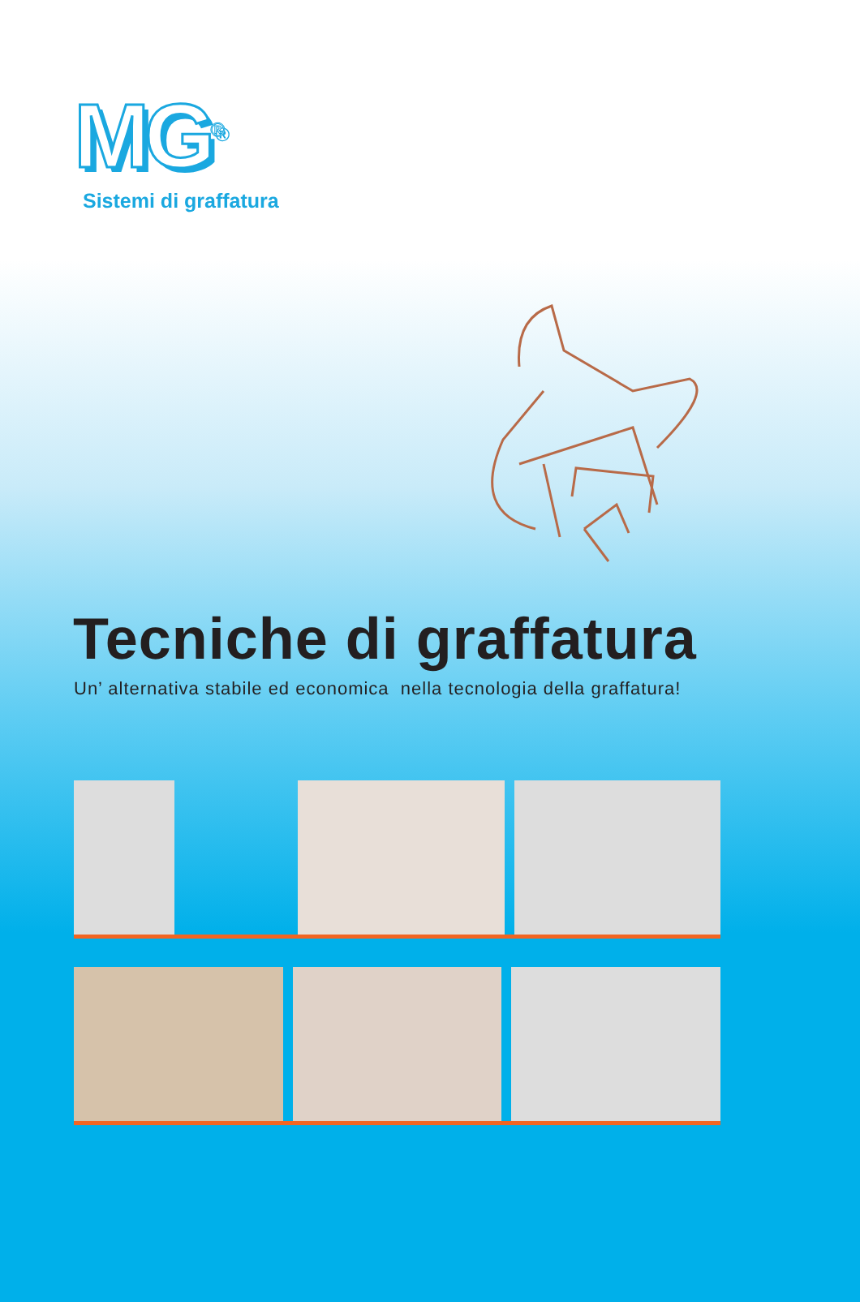MG<sup>®</sup>
Sistemi di graffatura
Tecniche di graffatura
Un’ alternativa stabile ed economica nella tecnologia della graffatura!